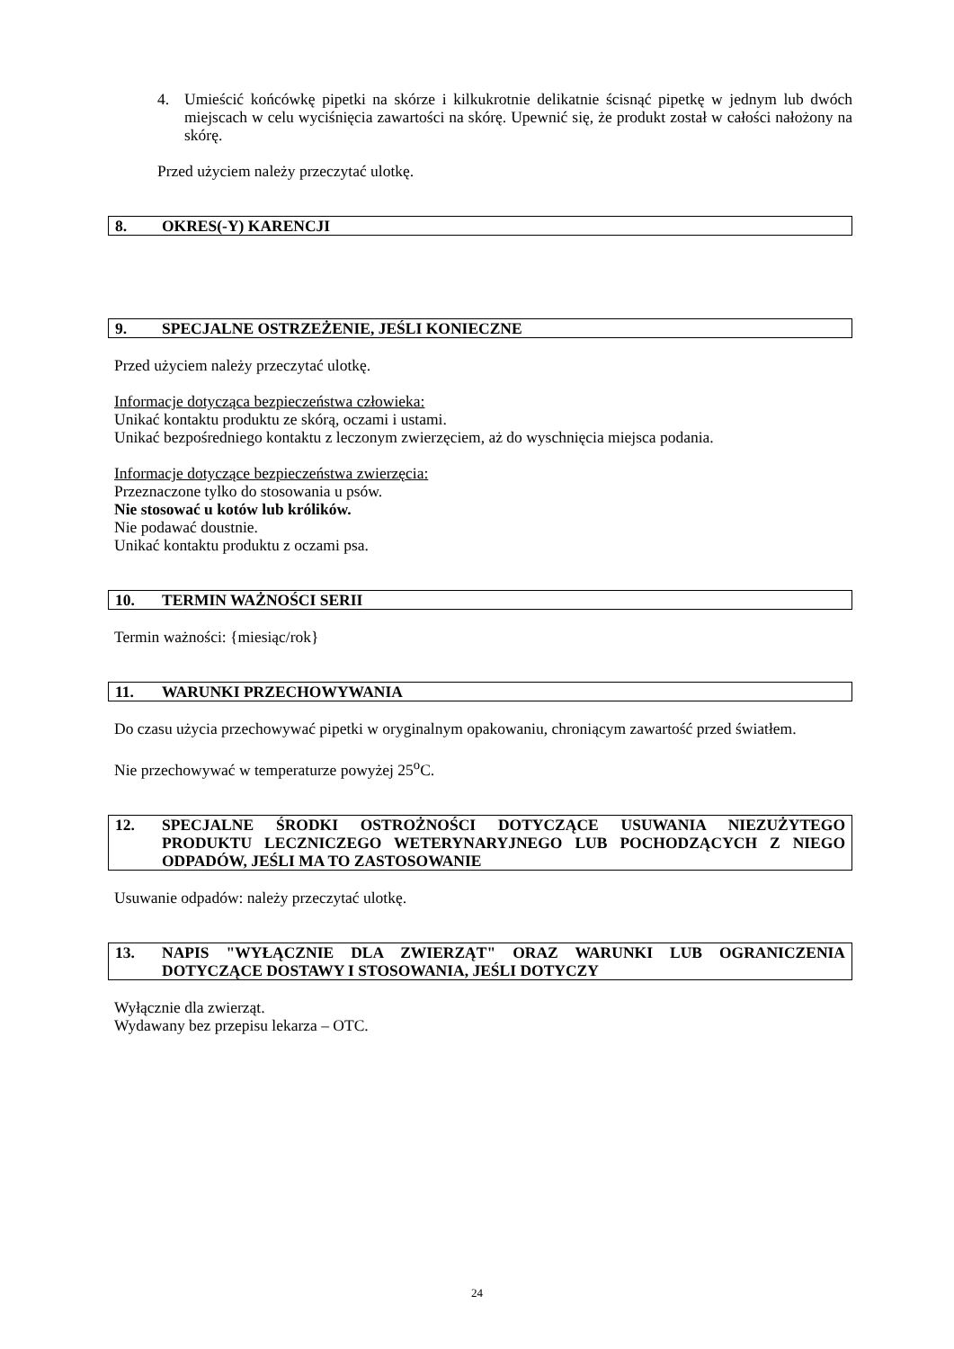4. Umieścić końcówkę pipetki na skórze i kilkukrotnie delikatnie ścisnąć pipetkę w jednym lub dwóch miejscach w celu wyciśnięcia zawartości na skórę. Upewnić się, że produkt został w całości nałożony na skórę.
Przed użyciem należy przeczytać ulotkę.
8. OKRES(-Y) KARENCJI
9. SPECJALNE OSTRZEŻENIE, JEŚLI KONIECZNE
Przed użyciem należy przeczytać ulotkę.
Informacje dotycząca bezpieczeństwa człowieka:
Unikać kontaktu produktu ze skórą, oczami i ustami.
Unikać bezpośredniego kontaktu z leczonym zwierzęciem, aż do wyschnięcia miejsca podania.
Informacje dotyczące bezpieczeństwa zwierzęcia:
Przeznaczone tylko do stosowania u psów.
Nie stosować u kotów lub królików.
Nie podawać doustnie.
Unikać kontaktu produktu z oczami psa.
10. TERMIN WAŻNOŚCI SERII
Termin ważności: {miesiąc/rok}
11. WARUNKI PRZECHOWYWANIA
Do czasu użycia przechowywać pipetki w oryginalnym opakowaniu, chroniącym zawartość przed światłem.
Nie przechowywać w temperaturze powyżej 25<sup>o</sup>C.
12. SPECJALNE ŚRODKI OSTROŻNOŚCI DOTYCZĄCE USUWANIA NIEZUŻYTEGO PRODUKTU LECZNICZEGO WETERYNARYJNEGO LUB POCHODZĄCYCH Z NIEGO ODPADÓW, JEŚLI MA TO ZASTOSOWANIE
Usuwanie odpadów: należy przeczytać ulotkę.
13. NAPIS "WYŁĄCZNIE DLA ZWIERZĄT" ORAZ WARUNKI LUB OGRANICZENIA DOTYCZĄCE DOSTAWY I STOSOWANIA, JEŚLI DOTYCZY
Wyłącznie dla zwierząt.
Wydawany bez przepisu lekarza – OTC.
24